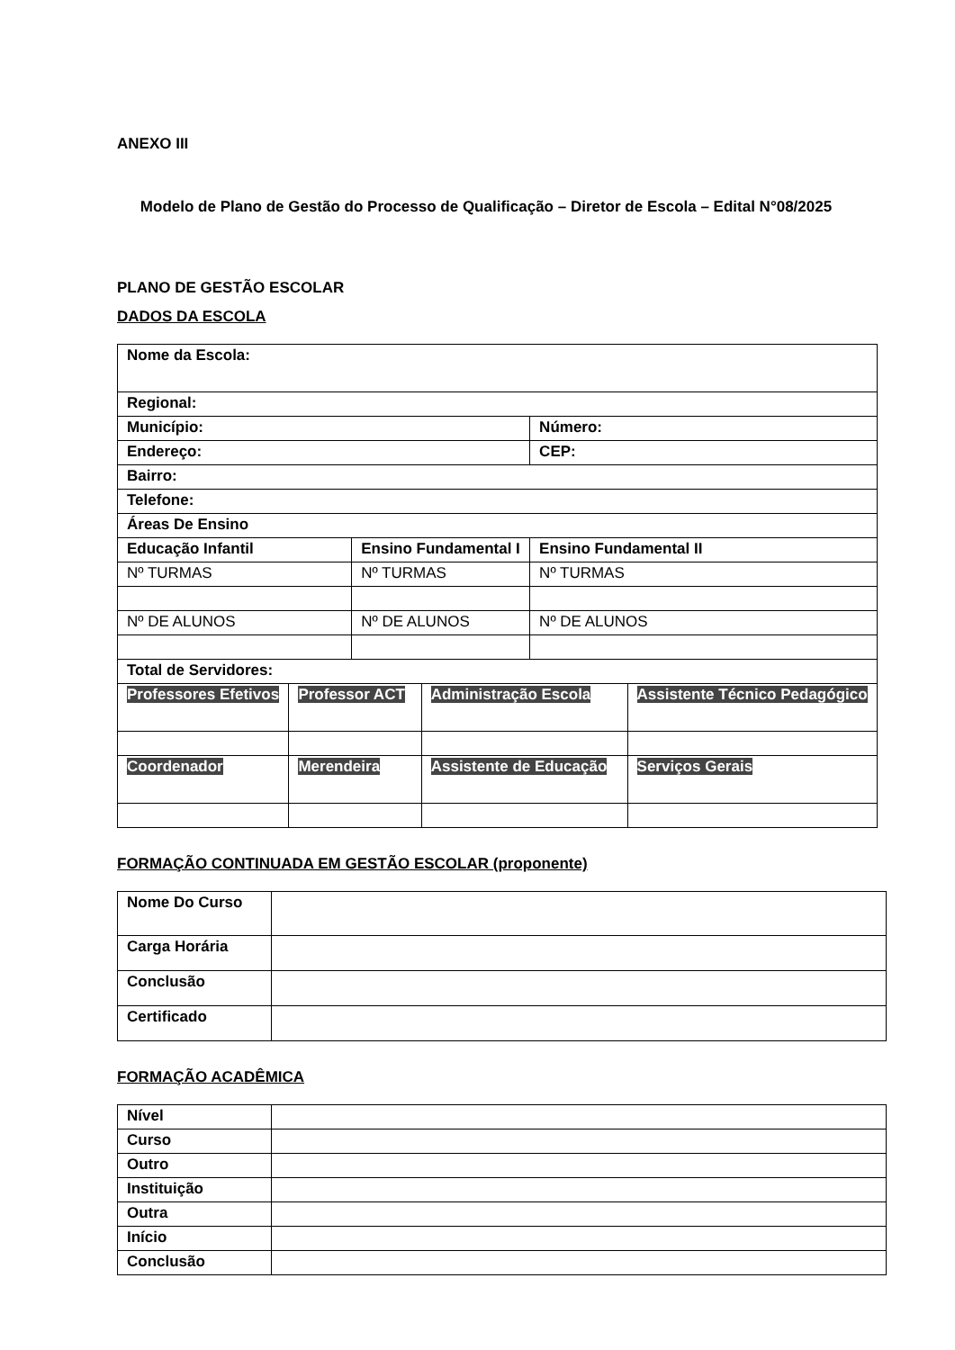ANEXO III
Modelo de Plano de Gestão do Processo de Qualificação – Diretor de Escola – Edital N°08/2025
PLANO DE GESTÃO ESCOLAR
DADOS DA ESCOLA
| Nome da Escola: | | | | | |
| Regional: | | | | | |
| Município: | | | | Número: | |
| Endereço: | | | | CEP: | |
| Bairro: | | | | | |
| Telefone: | | | | | |
| Áreas De Ensino | | | | | |
| Educação Infantil | | Ensino Fundamental I | | Ensino Fundamental II | |
| Nº TURMAS | | Nº TURMAS | | Nº TURMAS | |
| Nº DE ALUNOS | | Nº DE ALUNOS | | Nº DE ALUNOS | |
| Total de Servidores: | | | | | |
| Professores Efetivos | Professor ACT | | Administração Escola | | Assistente Técnico Pedagógico |
| Coordenador | Merendeira | | Assistente de Educação | | Serviços Gerais |
FORMAÇÃO CONTINUADA EM GESTÃO ESCOLAR (proponente)
| Nome Do Curso | |
| Carga Horária | |
| Conclusão | |
| Certificado | |
FORMAÇÃO ACADÊMICA
| Nível | |
| Curso | |
| Outro | |
| Instituição | |
| Outra | |
| Início | |
| Conclusão | |